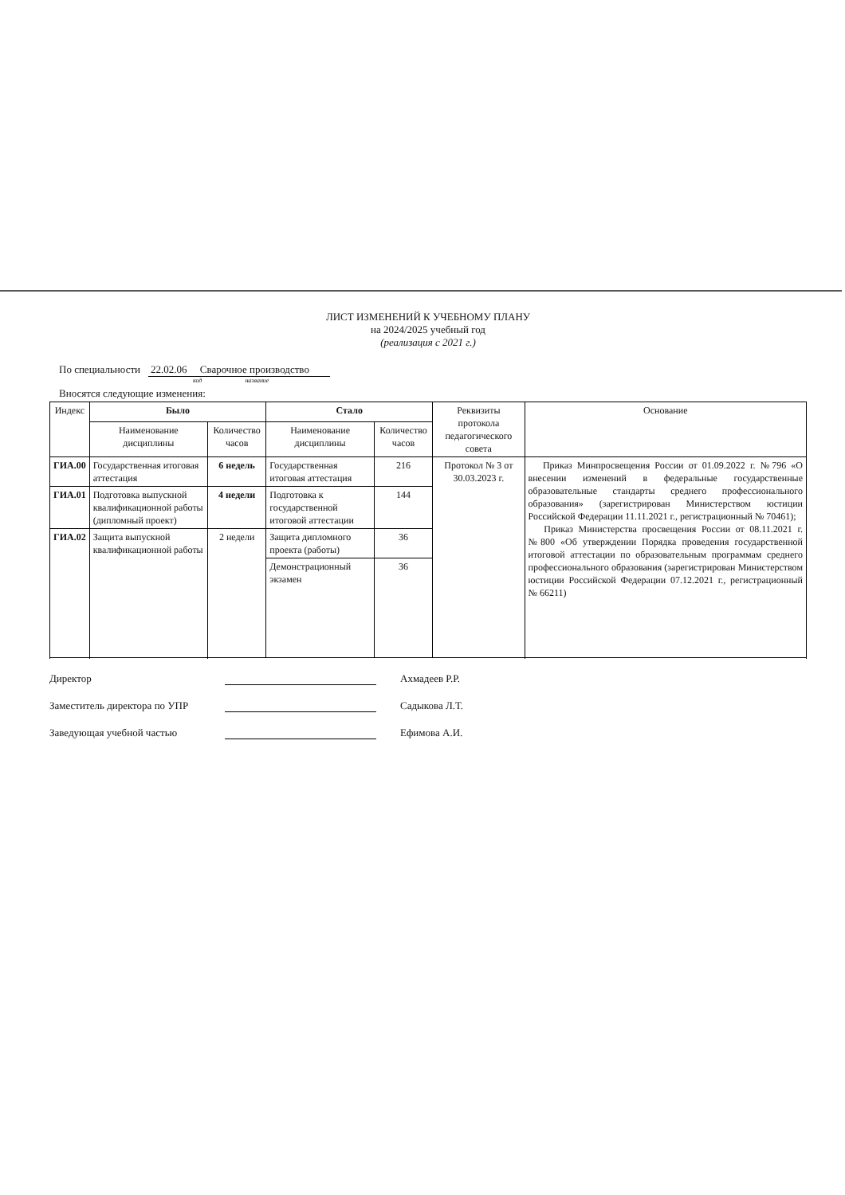ЛИСТ ИЗМЕНЕНИЙ К УЧЕБНОМУ ПЛАНУ
на 2024/2025 учебный год
(реализация с 2021 г.)
По специальности 22.02.06 Сварочное производство
код название
Вносятся следующие изменения:
| Индекс | Было | | Стало | | Реквизиты протокола педагогического совета | Основание |
| --- | --- | --- | --- | --- | --- | --- |
| | Наименование дисциплины | Количество часов | Наименование дисциплины | Количество часов | | |
| ГИА.00 | Государственная итоговая аттестация | 6 недель | Государственная итоговая аттестация | 216 | Протокол № 3 от 30.03.2023 г. | Приказ Минпросвещения России от 01.09.2022 г. №796 «О внесении изменений в федеральные государственные образовательные стандарты среднего профессионального образования» (зарегистрирован Министерством юстиции Российской Федерации 11.11.2021 г., регистрационный № 70461); Приказ Министерства просвещения России от 08.11.2021 г. №800 «Об утверждении Порядка проведения государственной итоговой аттестации по образовательным программам среднего профессионального образования (зарегистрирован Министерством юстиции Российской Федерации 07.12.2021 г., регистрационный № 66211) |
| ГИА.01 | Подготовка выпускной квалификационной работы (дипломный проект) | 4 недели | Подготовка к государственной итоговой аттестации | 144 | | |
| ГИА.02 | Защита выпускной квалификационной работы | 2 недели | Защита дипломного проекта (работы) | 36 | | |
| | | | Демонстрационный экзамен | 36 | | |
Директор Ахмадеев Р.Р.
Заместитель директора по УПР Садыкова Л.Т.
Заведующая учебной частью Ефимова А.И.